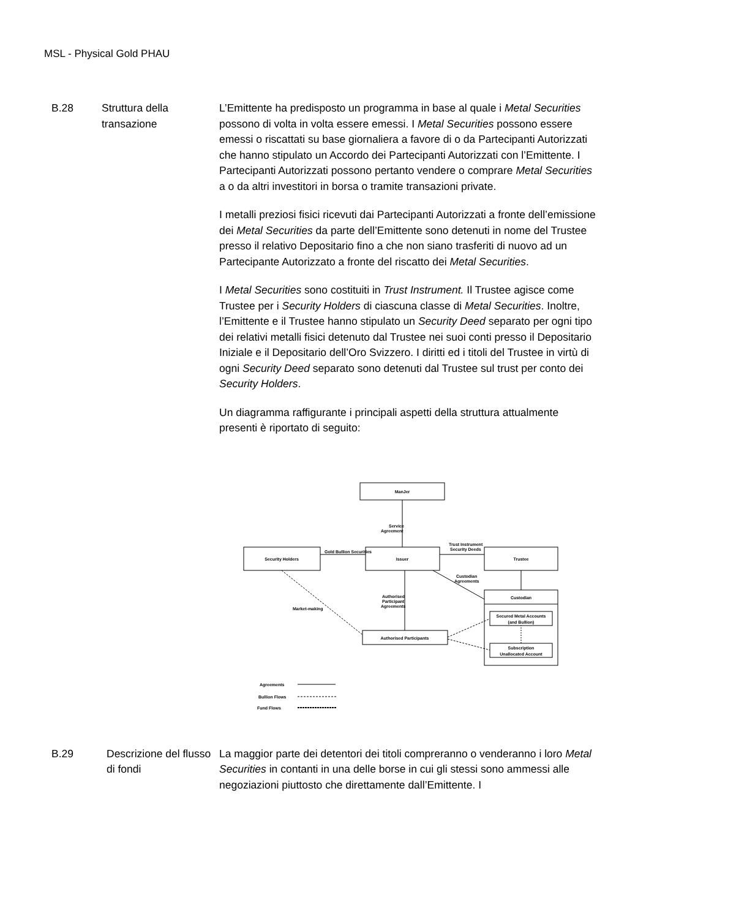MSL - Physical Gold PHAU
B.28 Struttura della transazione
L’Emittente ha predisposto un programma in base al quale i Metal Securities possono di volta in volta essere emessi. I Metal Securities possono essere emessi o riscattati su base giornaliera a favore di o da Partecipanti Autorizzati che hanno stipulato un Accordo dei Partecipanti Autorizzati con l’Emittente. I Partecipanti Autorizzati possono pertanto vendere o comprare Metal Securities a o da altri investitori in borsa o tramite transazioni private.
I metalli preziosi fisici ricevuti dai Partecipanti Autorizzati a fronte dell’emissione dei Metal Securities da parte dell’Emittente sono detenuti in nome del Trustee presso il relativo Depositario fino a che non siano trasferiti di nuovo ad un Partecipante Autorizzato a fronte del riscatto dei Metal Securities.
I Metal Securities sono costituiti in Trust Instrument. Il Trustee agisce come Trustee per i Security Holders di ciascuna classe di Metal Securities. Inoltre, l’Emittente e il Trustee hanno stipulato un Security Deed separato per ogni tipo dei relativi metalli fisici detenuto dal Trustee nei suoi conti presso il Depositario Iniziale e il Depositario dell’Oro Svizzero. I diritti ed i titoli del Trustee in virtù di ogni Security Deed separato sono detenuti dal Trustee sul trust per conto dei Security Holders.
Un diagramma raffigurante i principali aspetti della struttura attualmente presenti è riportato di seguito:
ManJer
Service
Agreement
Gold Bullion Securities
Trust Instrument
Security Deeds
Security Holders
Issuer
Trustee
Custodian
Agreements
Authorised
Participant
Agreements
Market-making
Custodian
Secured Metal Accounts
(and Bullion)
Subscription
Unallocated Account
Authorised Participants
Agreements
Bullion Flows
Fund Flows
B.29 Descrizione del flusso di fondi
La maggior parte dei detentori dei titoli compreranno o venderanno i loro Metal Securities in contanti in una delle borse in cui gli stessi sono ammessi alle negoziazioni piuttosto che direttamente dall’Emittente. I